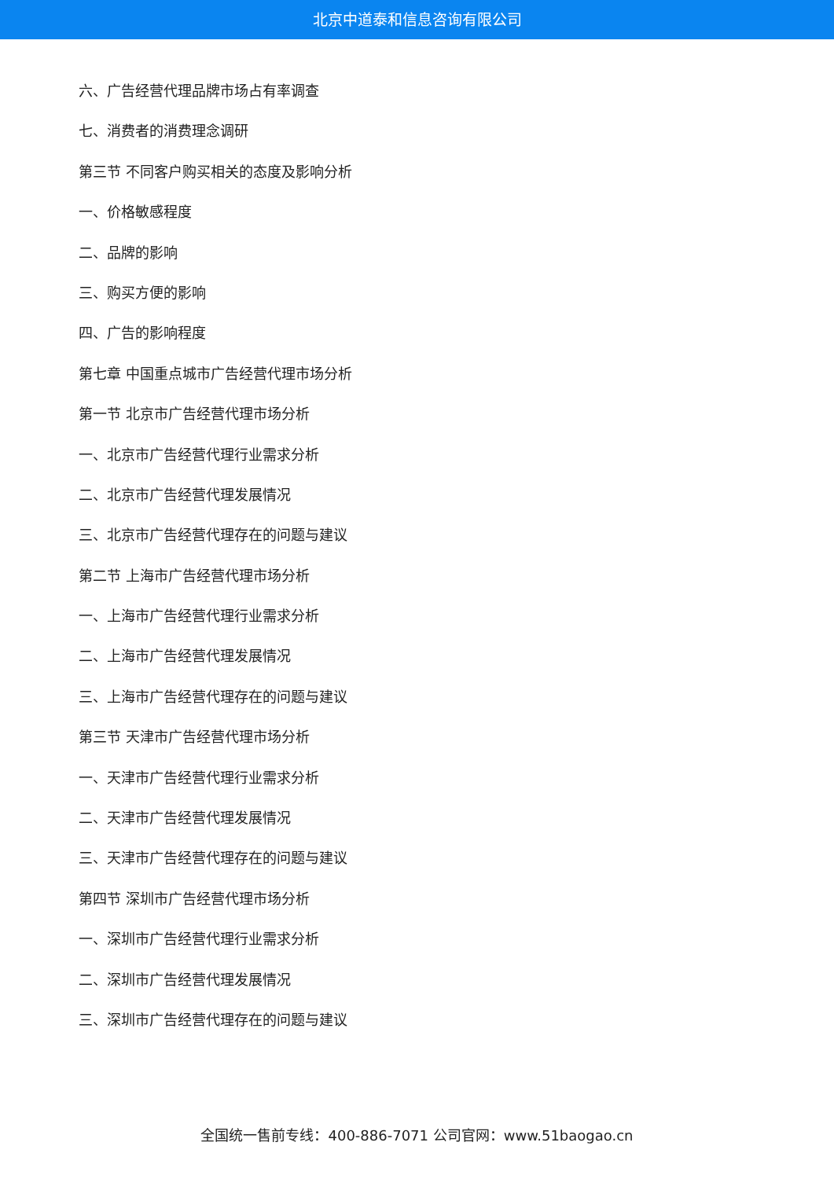北京中道泰和信息咨询有限公司
六、广告经营代理品牌市场占有率调查
七、消费者的消费理念调研
第三节 不同客户购买相关的态度及影响分析
一、价格敏感程度
二、品牌的影响
三、购买方便的影响
四、广告的影响程度
第七章 中国重点城市广告经营代理市场分析
第一节 北京市广告经营代理市场分析
一、北京市广告经营代理行业需求分析
二、北京市广告经营代理发展情况
三、北京市广告经营代理存在的问题与建议
第二节 上海市广告经营代理市场分析
一、上海市广告经营代理行业需求分析
二、上海市广告经营代理发展情况
三、上海市广告经营代理存在的问题与建议
第三节 天津市广告经营代理市场分析
一、天津市广告经营代理行业需求分析
二、天津市广告经营代理发展情况
三、天津市广告经营代理存在的问题与建议
第四节 深圳市广告经营代理市场分析
一、深圳市广告经营代理行业需求分析
二、深圳市广告经营代理发展情况
三、深圳市广告经营代理存在的问题与建议
全国统一售前专线：400-886-7071 公司官网：www.51baogao.cn